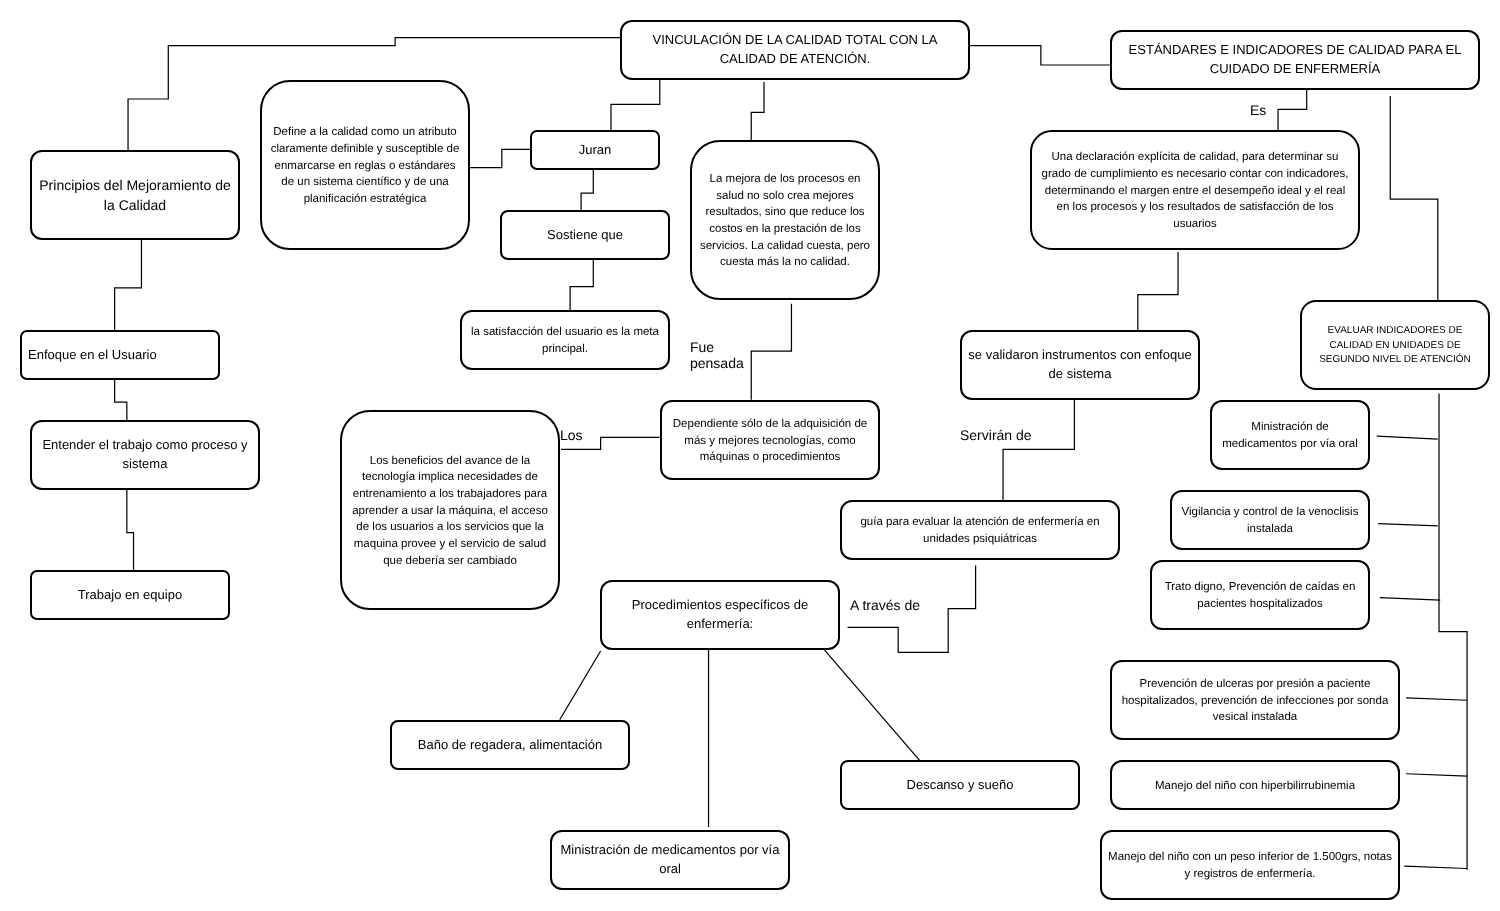VINCULACIÓN DE LA CALIDAD TOTAL CON LA CALIDAD DE ATENCIÓN.
Principios del Mejoramiento de la Calidad
Define a la calidad como un atributo claramente definible y susceptible de enmarcarse en reglas o estándares de un sistema científico y de una planificación estratégica
Juran
Sostiene que
la satisfacción del usuario es la meta principal.
La mejora de los procesos en salud no solo crea mejores resultados, sino que reduce los costos en la prestación de los servicios. La calidad cuesta, pero cuesta más la no calidad.
ESTÁNDARES E INDICADORES DE CALIDAD PARA EL CUIDADO DE ENFERMERÍA
Es
Una declaración explícita de calidad, para determinar su grado de cumplimiento es necesario contar con indicadores, determinando el margen entre el desempeño ideal y el real en los procesos y los resultados de satisfacción de los usuarios
Enfoque en el Usuario
Entender el trabajo como proceso y sistema
Trabajo en equipo
Fue pensada
Dependiente sólo de la adquisición de más y mejores tecnologías, como máquinas o procedimientos
Los
Los beneficios del avance de la tecnología implica necesidades de entrenamiento a los trabajadores para aprender a usar la máquina, el acceso de los usuarios a los servicios que la maquina provee y el servicio de salud que debería ser cambiado
se validaron instrumentos con enfoque de sistema
EVALUAR INDICADORES DE CALIDAD EN UNIDADES DE SEGUNDO NIVEL DE ATENCIÓN
Servirán de
Ministración de medicamentos por vía oral
guía para evaluar la atención de enfermería en unidades psiquiátricas
Vigilancia y control de la venoclisis instalada
Trato digno, Prevención de caídas en pacientes hospitalizados
Procedimientos específicos de enfermería:
A través de
Prevención de ulceras por presión a paciente hospitalizados, prevención de infecciones por sonda vesical instalada
Baño de regadera, alimentación
Manejo del niño con hiperbilirrubinemia
Descanso y sueño
Ministración de medicamentos por vía oral
Manejo del niño con un peso inferior de 1.500grs, notas y registros de enfermería.